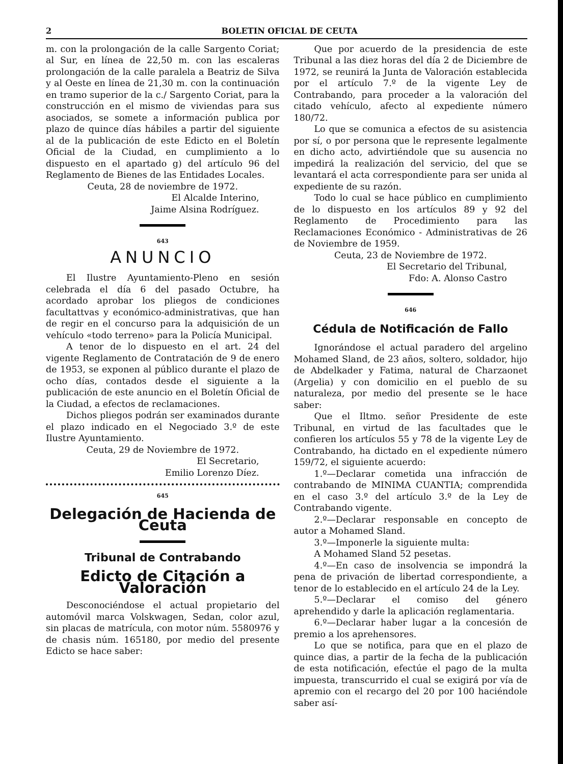2 BOLETIN OFICIAL DE CEUTA
m. con la prolongación de la calle Sargento Coriat; al Sur, en línea de 22,50 m. con las escaleras prolongación de la calle paralela a Beatriz de Silva y al Oeste en línea de 21,30 m. con la continuación en tramo superior de la c./ Sargento Coriat, para la construcción en el mismo de viviendas para sus asociados, se somete a información publica por plazo de quince días hábiles a partir del siguiente al de la publicación de este Edicto en el Boletín Oficial de la Ciudad, en cumplimiento a lo dispuesto en el apartado g) del artículo 96 del Reglamento de Bienes de las Entidades Locales.
Ceuta, 28 de noviembre de 1972.
El Alcalde Interino,
Jaime Alsina Rodríguez.
643
ANUNCIO
El Ilustre Ayuntamiento-Pleno en sesión celebrada el día 6 del pasado Octubre, ha acordado aprobar los pliegos de condiciones facultattvas y económico-administrativas, que han de regir en el concurso para la adquisición de un vehículo «todo terreno» para la Policía Municipal.
A tenor de lo dispuesto en el art. 24 del vigente Reglamento de Contratación de 9 de enero de 1953, se exponen al público durante el plazo de ocho días, contados desde el siguiente a la publicación de este anuncio en el Boletín Oficial de la Ciudad, a efectos de reclamaciones.
Dichos pliegos podrán ser examinados durante el plazo indicado en el Negociado 3.º de este Ilustre Ayuntamiento.
Ceuta, 29 de Noviembre de 1972.
El Secretario,
Emilio Lorenzo Díez.
645
Delegación de Hacienda de Ceuta
Tribunal de Contrabando
Edicto de Citación a Valoración
Desconociéndose el actual propietario del automóvil marca Volskwagen, Sedan, color azul, sin placas de matrícula, con motor núm. 5580976 y de chasis núm. 165180, por medio del presente Edicto se hace saber:
Que por acuerdo de la presidencia de este Tribunal a las diez horas del día 2 de Diciembre de 1972, se reunirá la Junta de Valoración establecida por el artículo 7.º de la vigente Ley de Contrabando, para proceder a la valoración del citado vehículo, afecto al expediente número 180/72.
Lo que se comunica a efectos de su asistencia por sí, o por persona que le represente legalmente en dicho acto, advirtiéndole que su ausencia no impedirá la realización del servicio, del que se levantará el acta correspondiente para ser unida al expediente de su razón.
Todo lo cual se hace público en cumplimiento de lo dispuesto en los artículos 89 y 92 del Reglamento de Procedimiento para las Reclamaciones Económico - Administrativas de 26 de Noviembre de 1959.
Ceuta, 23 de Noviembre de 1972.
El Secretario del Tribunal,
Fdo: A. Alonso Castro
646
Cédula de Notificación de Fallo
Ignorándose el actual paradero del argelino Mohamed Sland, de 23 años, soltero, soldador, hijo de Abdelkader y Fatima, natural de Charzaonet (Argelia) y con domicilio en el pueblo de su naturaleza, por medio del presente se le hace saber:
Que el Iltmo. señor Presidente de este Tribunal, en virtud de las facultades que le confieren los artículos 55 y 78 de la vigente Ley de Contrabando, ha dictado en el expediente número 159/72, el siguiente acuerdo:
1.º—Declarar cometida una infracción de contrabando de MINIMA CUANTIA; comprendida en el caso 3.º del artículo 3.º de la Ley de Contrabando vigente.
2.º—Declarar responsable en concepto de autor a Mohamed Sland.
3.º—Imponerle la siguiente multa:
A Mohamed Sland 52 pesetas.
4.º—En caso de insolvencia se impondrá la pena de privación de libertad correspondiente, a tenor de lo establecido en el artículo 24 de la Ley.
5.º—Declarar el comiso del género aprehendido y darle la aplicación reglamentaria.
6.º—Declarar haber lugar a la concesión de premio a los aprehensores.
Lo que se notifica, para que en el plazo de quince dias, a partir de la fecha de la publicación de esta notificación, efectúe el pago de la multa impuesta, transcurrido el cual se exigirá por vía de apremio con el recargo del 20 por 100 haciéndole saber así-